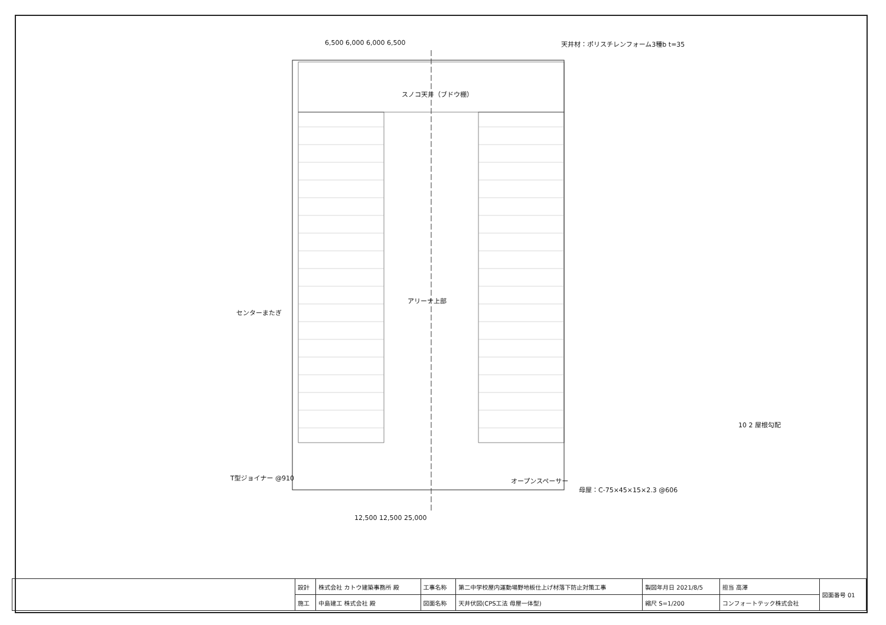6,500 6,000 6,000 6,500
天井材：ポリスチレンフォーム3種b t=35
スノコ天井（ブドウ棚）
アリーナ上部
センターまたぎ
T型ジョイナー @910 オープンスペーサー
母屋：C-75×45×15×2.3 @606
12,500 12,500 25,000
10 2 屋根勾配
| | 設計 | 株式会社 カトウ建築事務所 殿 | 工事名称 | 第二中学校屋内運動場野地板仕上げ材落下防止対策工事 | 製図年月日 2021/8/5 | 担当 高澤 | 図面番号 01 |
| | 施工 | 中島建工 株式会社 殿 | 図面名称 | 天井伏図(CPS工法 母屋一体型) | 縮尺 S=1/200 | コンフォートテック株式会社 | |